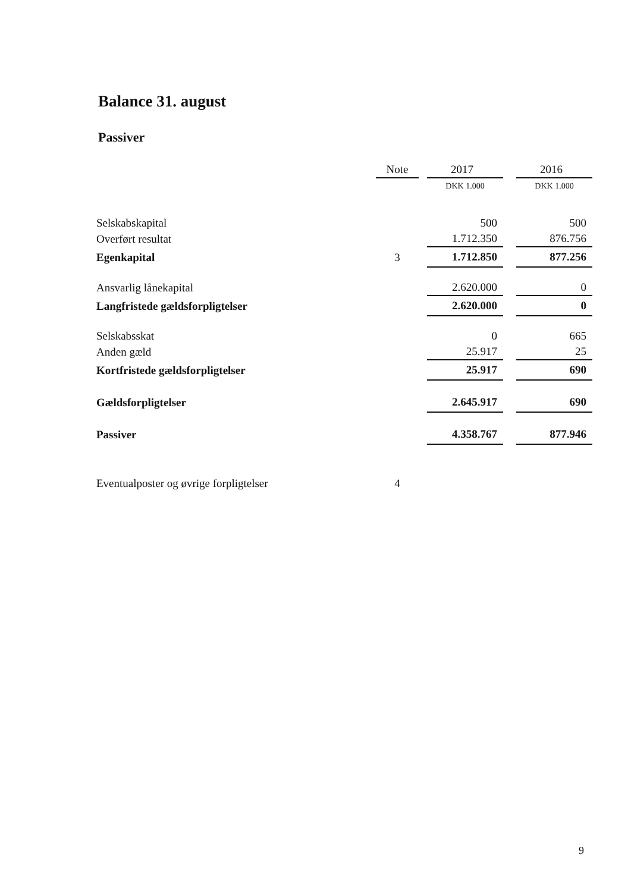Balance 31. august
Passiver
| | Note | | 2017 | | 2016 |
| --- | --- | --- | --- | --- | --- |
| | | | DKK 1.000 | | DKK 1.000 |
| Selskabskapital | | | 500 | | 500 |
| Overført resultat | | | 1.712.350 | | 876.756 |
| Egenkapital | 3 | | 1.712.850 | | 877.256 |
| Ansvarlig lånekapital | | | 2.620.000 | | 0 |
| Langfristede gældsforpligtelser | | | 2.620.000 | | 0 |
| Selskabsskat | | | 0 | | 665 |
| Anden gæld | | | 25.917 | | 25 |
| Kortfristede gældsforpligtelser | | | 25.917 | | 690 |
| Gældsforpligtelser | | | 2.645.917 | | 690 |
| Passiver | | | 4.358.767 | | 877.946 |
| Eventualposter og øvrige forpligtelser | 4 | | | | |
9